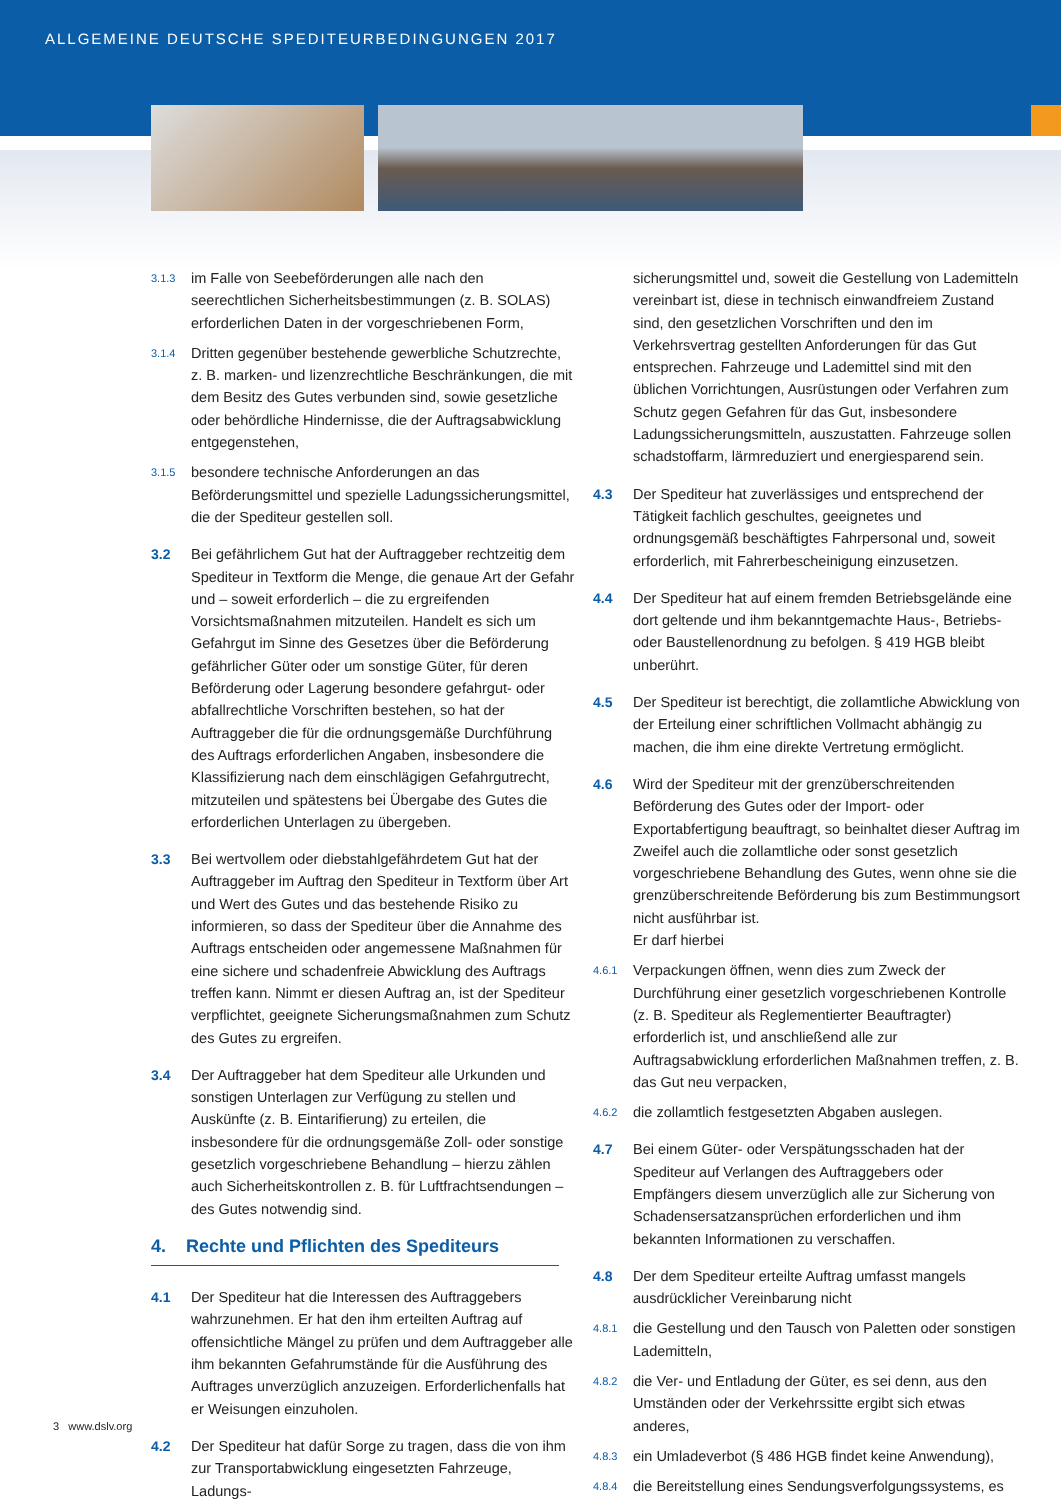ALLGEMEINE DEUTSCHE SPEDITEURBEDINGUNGEN 2017
3.1.3 im Falle von Seebeförderungen alle nach den seerechtlichen Sicherheitsbestimmungen (z. B. SOLAS) erforderlichen Daten in der vorgeschriebenen Form,
3.1.4 Dritten gegenüber bestehende gewerbliche Schutzrechte, z. B. marken- und lizenzrechtliche Beschränkungen, die mit dem Besitz des Gutes verbunden sind, sowie gesetzliche oder behördliche Hindernisse, die der Auftragsabwicklung entgegenstehen,
3.1.5 besondere technische Anforderungen an das Beförderungsmittel und spezielle Ladungssicherungsmittel, die der Spediteur gestellen soll.
3.2 Bei gefährlichem Gut hat der Auftraggeber rechtzeitig dem Spediteur in Textform die Menge, die genaue Art der Gefahr und – soweit erforderlich – die zu ergreifenden Vorsichtsmaßnahmen mitzuteilen. Handelt es sich um Gefahrgut im Sinne des Gesetzes über die Beförderung gefährlicher Güter oder um sonstige Güter, für deren Beförderung oder Lagerung besondere gefahrgut- oder abfallrechtliche Vorschriften bestehen, so hat der Auftraggeber die für die ordnungsgemäße Durchführung des Auftrags erforderlichen Angaben, insbesondere die Klassifizierung nach dem einschlägigen Gefahrgutrecht, mitzuteilen und spätestens bei Übergabe des Gutes die erforderlichen Unterlagen zu übergeben.
3.3 Bei wertvollem oder diebstahlgefährdetem Gut hat der Auftraggeber im Auftrag den Spediteur in Textform über Art und Wert des Gutes und das bestehende Risiko zu informieren, so dass der Spediteur über die Annahme des Auftrags entscheiden oder angemessene Maßnahmen für eine sichere und schadenfreie Abwicklung des Auftrags treffen kann. Nimmt er diesen Auftrag an, ist der Spediteur verpflichtet, geeignete Sicherungsmaßnahmen zum Schutz des Gutes zu ergreifen.
3.4 Der Auftraggeber hat dem Spediteur alle Urkunden und sonstigen Unterlagen zur Verfügung zu stellen und Auskünfte (z. B. Eintarifierung) zu erteilen, die insbesondere für die ordnungsgemäße Zoll- oder sonstige gesetzlich vorgeschriebene Behandlung – hierzu zählen auch Sicherheitskontrollen z. B. für Luftfrachtsendungen – des Gutes notwendig sind.
4. Rechte und Pflichten des Spediteurs
4.1 Der Spediteur hat die Interessen des Auftraggebers wahrzunehmen. Er hat den ihm erteilten Auftrag auf offensichtliche Mängel zu prüfen und dem Auftraggeber alle ihm bekannten Gefahrumstände für die Ausführung des Auftrages unverzüglich anzuzeigen. Erforderlichenfalls hat er Weisungen einzuholen.
4.2 Der Spediteur hat dafür Sorge zu tragen, dass die von ihm zur Transportabwicklung eingesetzten Fahrzeuge, Ladungs-
sicherungsmittel und, soweit die Gestellung von Lademitteln vereinbart ist, diese in technisch einwandfreiem Zustand sind, den gesetzlichen Vorschriften und den im Verkehrsvertrag gestellten Anforderungen für das Gut entsprechen. Fahrzeuge und Lademittel sind mit den üblichen Vorrichtungen, Ausrüstungen oder Verfahren zum Schutz gegen Gefahren für das Gut, insbesondere Ladungssicherungsmitteln, auszustatten. Fahrzeuge sollen schadstoffarm, lärmreduziert und energiesparend sein.
4.3 Der Spediteur hat zuverlässiges und entsprechend der Tätigkeit fachlich geschultes, geeignetes und ordnungsgemäß beschäftigtes Fahrpersonal und, soweit erforderlich, mit Fahrerbescheinigung einzusetzen.
4.4 Der Spediteur hat auf einem fremden Betriebsgelände eine dort geltende und ihm bekanntgemachte Haus-, Betriebs- oder Baustellenordnung zu befolgen. § 419 HGB bleibt unberührt.
4.5 Der Spediteur ist berechtigt, die zollamtliche Abwicklung von der Erteilung einer schriftlichen Vollmacht abhängig zu machen, die ihm eine direkte Vertretung ermöglicht.
4.6 Wird der Spediteur mit der grenzüberschreitenden Beförderung des Gutes oder der Import- oder Exportabfertigung beauftragt, so beinhaltet dieser Auftrag im Zweifel auch die zollamtliche oder sonst gesetzlich vorgeschriebene Behandlung des Gutes, wenn ohne sie die grenzüberschreitende Beförderung bis zum Bestimmungsort nicht ausführbar ist.
Er darf hierbei
4.6.1 Verpackungen öffnen, wenn dies zum Zweck der Durchführung einer gesetzlich vorgeschriebenen Kontrolle (z. B. Spediteur als Reglementierter Beauftragter) erforderlich ist, und anschließend alle zur Auftragsabwicklung erforderlichen Maßnahmen treffen, z. B. das Gut neu verpacken,
4.6.2 die zollamtlich festgesetzten Abgaben auslegen.
4.7 Bei einem Güter- oder Verspätungsschaden hat der Spediteur auf Verlangen des Auftraggebers oder Empfängers diesem unverzüglich alle zur Sicherung von Schadensersatzansprüchen erforderlichen und ihm bekannten Informationen zu verschaffen.
4.8 Der dem Spediteur erteilte Auftrag umfasst mangels ausdrücklicher Vereinbarung nicht
4.8.1 die Gestellung und den Tausch von Paletten oder sonstigen Lademitteln,
4.8.2 die Ver- und Entladung der Güter, es sei denn, aus den Umständen oder der Verkehrssitte ergibt sich etwas anderes,
4.8.3 ein Umladeverbot (§ 486 HGB findet keine Anwendung),
4.8.4 die Bereitstellung eines Sendungsverfolgungssystems, es
3 www.dslv.org